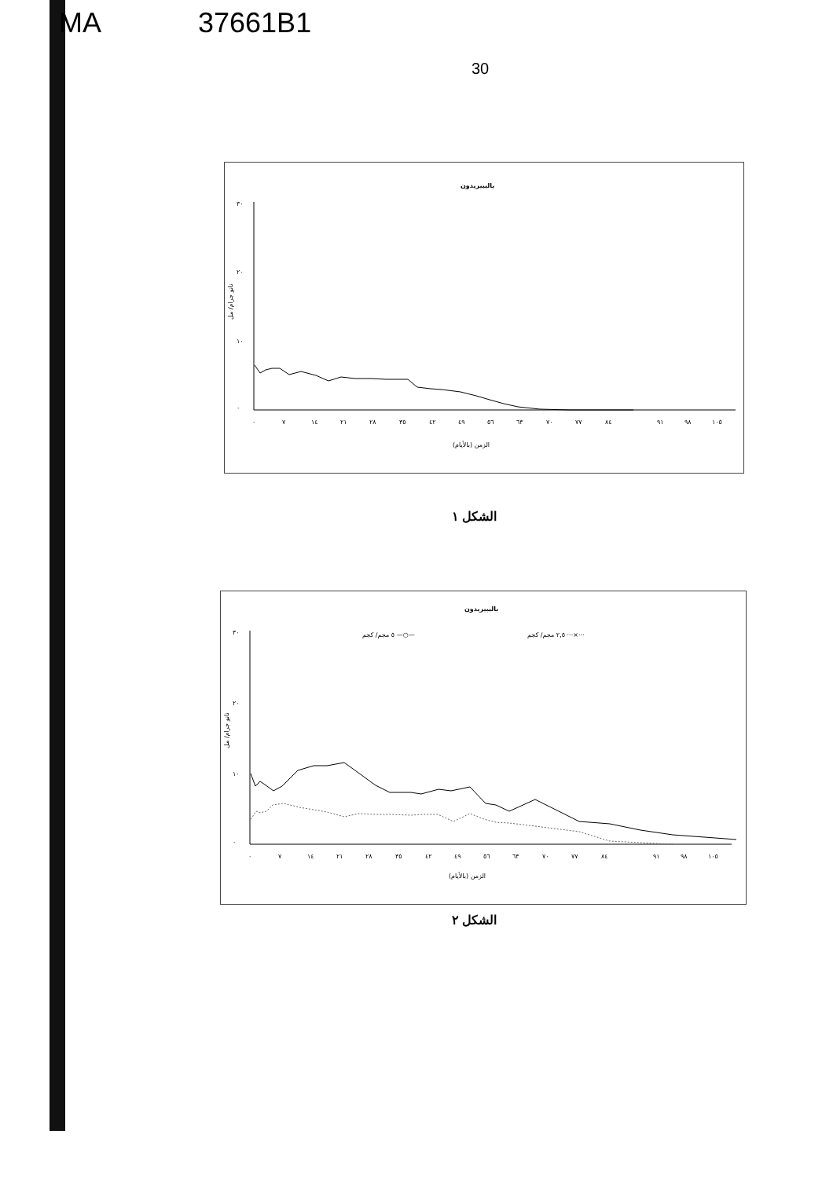MA 37661B1
30
باليبيريدون
٣٠
٢٠
١٠
٠
٠
٧
١٤
٢١
٢٨
٣٥
٤٢
٤٩
٥٦
٦٣
٧٠
٧٧
٨٤
٩١
٩٨
١٠٥
الزمن (بالأيام)
نانو جرام/ مل
الشكل ١
باليبيريدون
٥ مجم/ كجم —○—
٢,٥ مجم/ كجم ···×···
٣٠
٢٠
١٠
٠
٠
٧
١٤
٢١
٢٨
٣٥
٤٢
٤٩
٥٦
٦٣
٧٠
٧٧
٨٤
٩١
٩٨
١٠٥
الزمن (بالأيام)
نانو جرام/ مل
الشكل ٢